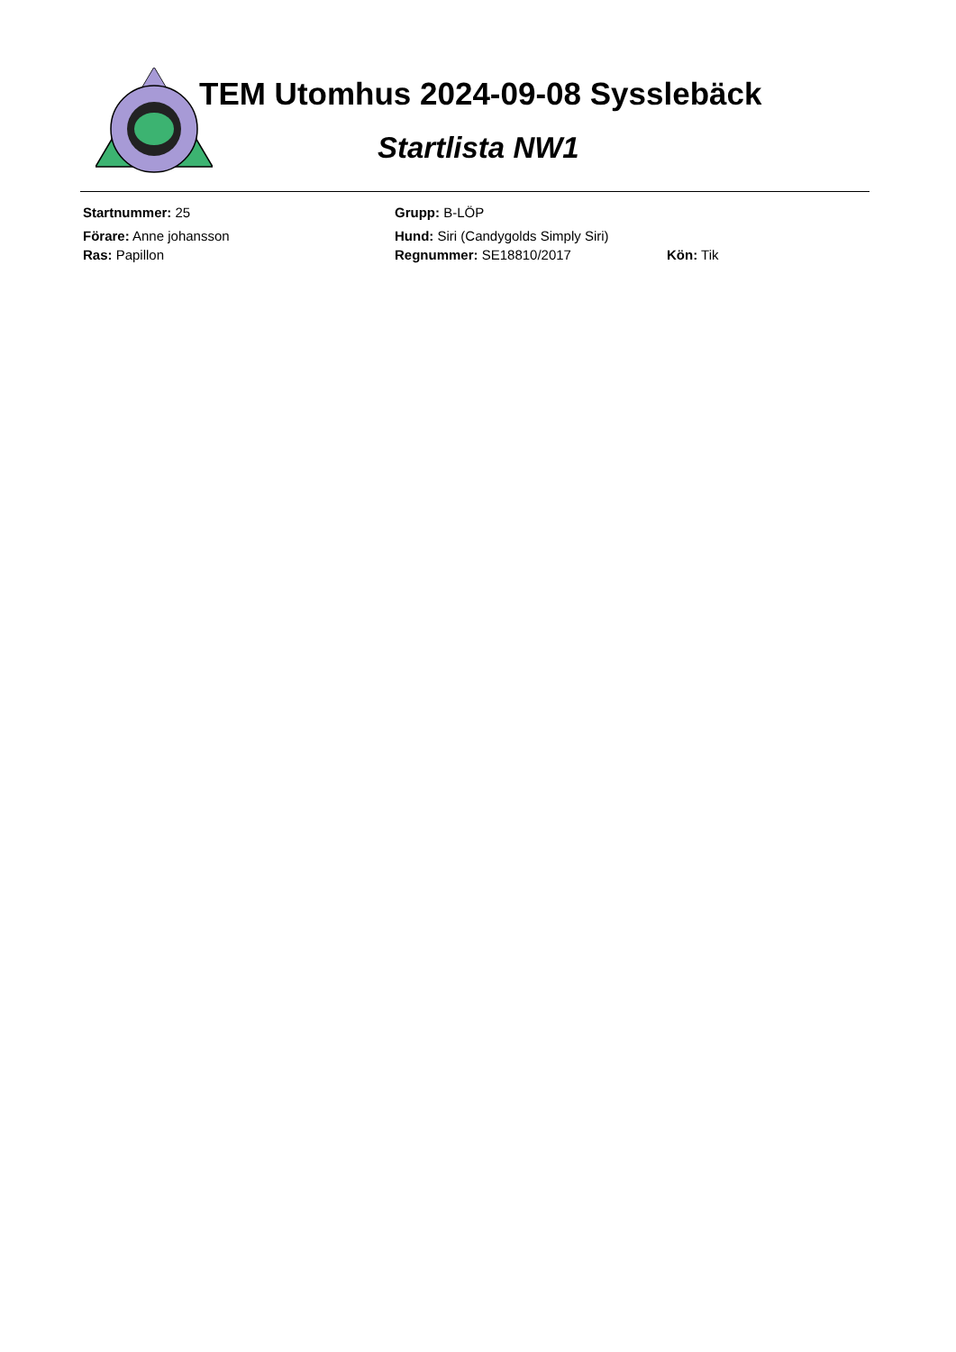TEM Utomhus 2024-09-08 Sysslebäck
Startlista NW1
Startnummer: 25 Grupp: B-LÖP
Förare: Anne johansson Hund: Siri (Candygolds Simply Siri)
Ras: Papillon Regnummer: SE18810/2017 Kön: Tik